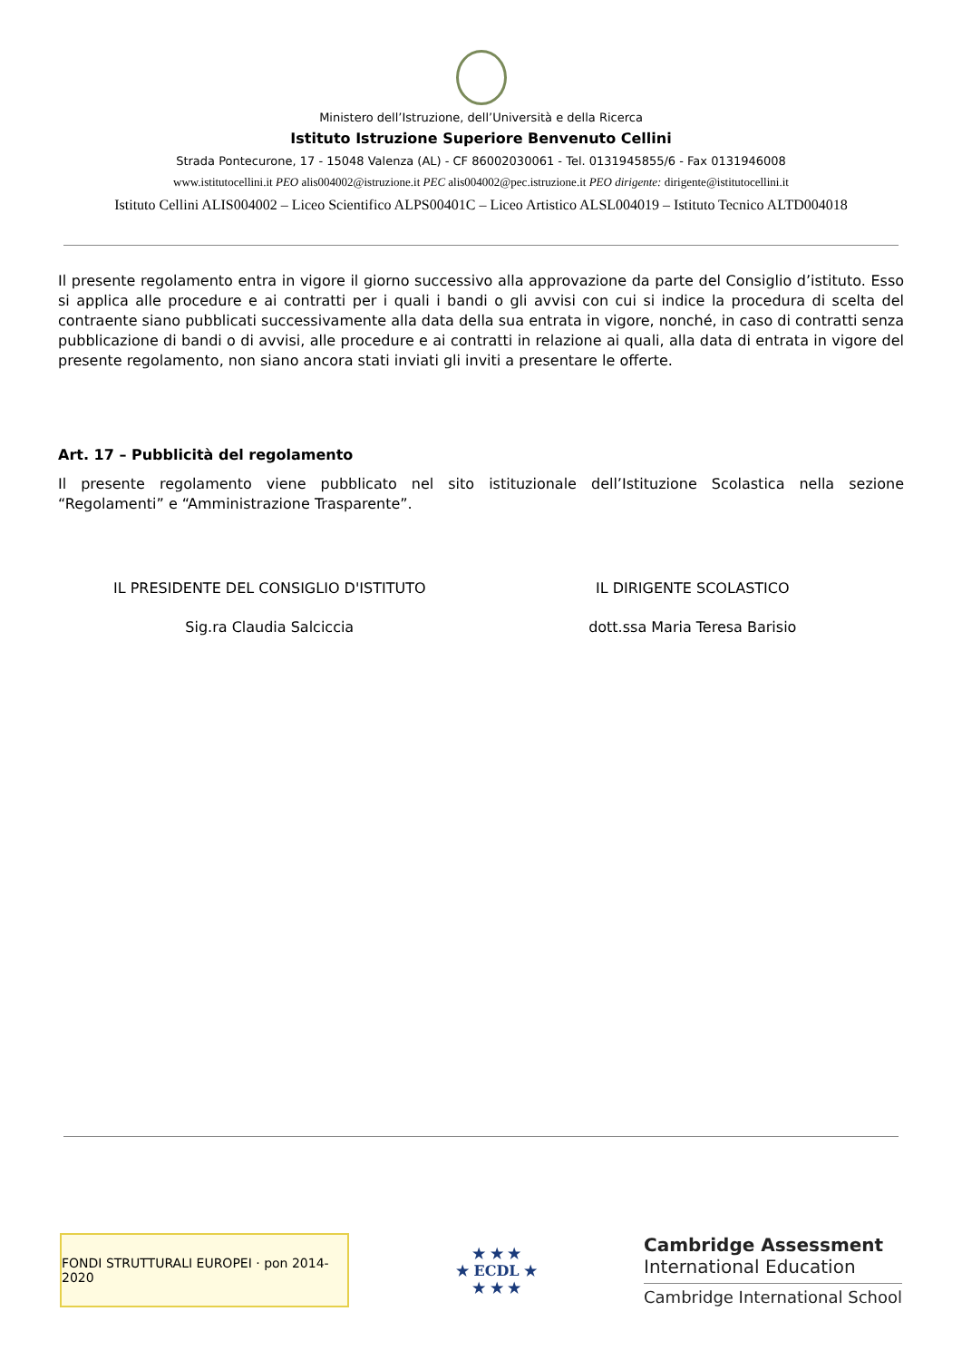Ministero dell’Istruzione, dell’Università e della Ricerca
Istituto Istruzione Superiore Benvenuto Cellini
Strada Pontecurone, 17 - 15048 Valenza (AL) - CF 86002030061 - Tel. 0131945855/6 - Fax 0131946008
www.istitutocellini.it PEO alis004002@istruzione.it PEC alis004002@pec.istruzione.it PEO dirigente: dirigente@istitutocellini.it
Istituto Cellini ALIS004002 – Liceo Scientifico ALPS00401C – Liceo Artistico ALSL004019 – Istituto Tecnico ALTD004018
Il presente regolamento entra in vigore il giorno successivo alla approvazione da parte del Consiglio d’istituto. Esso si applica alle procedure e ai contratti per i quali i bandi o gli avvisi con cui si indice la procedura di scelta del contraente siano pubblicati successivamente alla data della sua entrata in vigore, nonché, in caso di contratti senza pubblicazione di bandi o di avvisi, alle procedure e ai contratti in relazione ai quali, alla data di entrata in vigore del presente regolamento, non siano ancora stati inviati gli inviti a presentare le offerte.
Art. 17 – Pubblicità del regolamento
Il presente regolamento viene pubblicato nel sito istituzionale dell’Istituzione Scolastica nella sezione “Regolamenti” e “Amministrazione Trasparente”.
IL PRESIDENTE DEL CONSIGLIO D'ISTITUTO
Sig.ra Claudia Salciccia
IL DIRIGENTE SCOLASTICO
dott.ssa Maria Teresa Barisio
FONDI STRUTTURALI EUROPEI · pon 2014-2020
★ ★ ★
★ ECDL ★
★ ★ ★
Cambridge Assessment
International Education
Cambridge International School